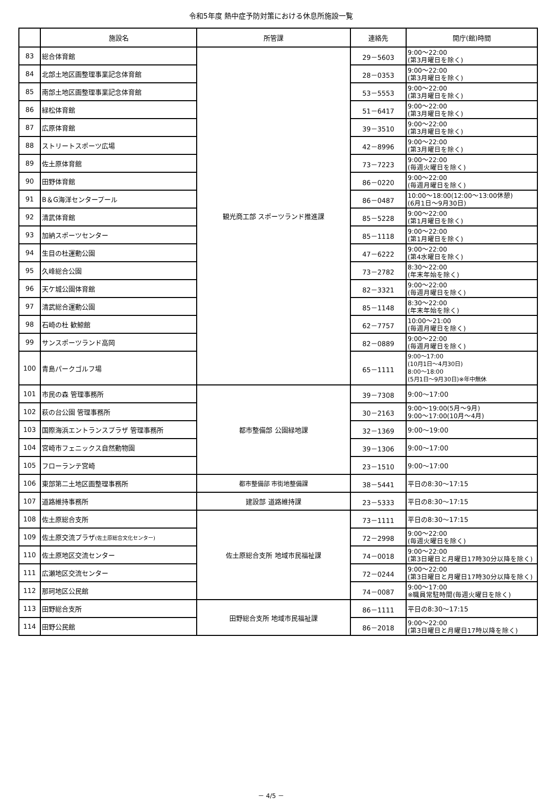令和5年度 熱中症予防対策における休息所施設一覧
| | 施設名 | 所管課 | 連絡先 | 開庁(館)時間 |
| --- | --- | --- | --- | --- |
| 83 | 総合体育館 | 観光商工部 スポーツランド推進課 | 29－5603 | 9:00～22:00 (第3月曜日を除く) |
| 84 | 北部土地区画整理事業記念体育館 | | 28－0353 | 9:00～22:00 (第3月曜日を除く) |
| 85 | 南部土地区画整理事業記念体育館 | | 53－5553 | 9:00～22:00 (第3月曜日を除く) |
| 86 | 緑松体育館 | | 51－6417 | 9:00～22:00 (第3月曜日を除く) |
| 87 | 広原体育館 | | 39－3510 | 9:00～22:00 (第3月曜日を除く) |
| 88 | ストリートスポーツ広場 | | 42－8996 | 9:00～22:00 (第3月曜日を除く) |
| 89 | 佐土原体育館 | | 73－7223 | 9:00～22:00 (毎週火曜日を除く) |
| 90 | 田野体育館 | | 86－0220 | 9:00～22:00 (毎週月曜日を除く) |
| 91 | B＆G海洋センタープール | | 86－0487 | 10:00～18:00(12:00～13:00休憩) (6月1日～9月30日) |
| 92 | 清武体育館 | | 85－5228 | 9:00～22:00 (第1月曜日を除く) |
| 93 | 加納スポーツセンター | | 85－1118 | 9:00～22:00 (第1月曜日を除く) |
| 94 | 生目の杜運動公園 | | 47－6222 | 9:00～22:00 (第4水曜日を除く) |
| 95 | 久峰総合公園 | | 73－2782 | 8:30～22:00 (年末年始を除く) |
| 96 | 天ケ城公園体育館 | | 82－3321 | 9:00～22:00 (毎週月曜日を除く) |
| 97 | 清武総合運動公園 | | 85－1148 | 8:30～22:00 (年末年始を除く) |
| 98 | 石崎の杜 歓鯨館 | | 62－7757 | 10:00～21:00 (毎週月曜日を除く) |
| 99 | サンスポーツランド高岡 | | 82－0889 | 9:00～22:00 (毎週月曜日を除く) |
| 100 | 青島パークゴルフ場 | | 65－1111 | 9:00～17:00 (10月1日～4月30日) 8:00～18:00 (5月1日～9月30日)※年中無休 |
| 101 | 市民の森 管理事務所 | 都市整備部 公園緑地課 | 39－7308 | 9:00～17:00 |
| 102 | 萩の台公園 管理事務所 | | 30－2163 | 9:00～19:00(5月～9月) 9:00～17:00(10月～4月) |
| 103 | 国際海浜エントランスプラザ 管理事務所 | | 32－1369 | 9:00～19:00 |
| 104 | 宮崎市フェニックス自然動物園 | | 39－1306 | 9:00～17:00 |
| 105 | フローランテ宮崎 | | 23－1510 | 9:00～17:00 |
| 106 | 東部第二土地区画整理事務所 | 都市整備部 市街地整備課 | 38－5441 | 平日の8:30～17:15 |
| 107 | 道路維持事務所 | 建設部 道路維持課 | 23－5333 | 平日の8:30～17:15 |
| 108 | 佐土原総合支所 | 佐土原総合支所 地域市民福祉課 | 73－1111 | 平日の8:30～17:15 |
| 109 | 佐土原交流プラザ (佐土原総合文化センター) | | 72－2998 | 9:00～22:00 (毎週火曜日を除く) |
| 110 | 佐土原地区交流センター | | 74－0018 | 9:00～22:00 (第3日曜日と月曜日17時30分以降を除く) |
| 111 | 広瀬地区交流センター | | 72－0244 | 9:00～22:00 (第3日曜日と月曜日17時30分以降を除く) |
| 112 | 那珂地区公民館 | | 74－0087 | 9:00～17:00 ※職員常駐時間(毎週火曜日を除く) |
| 113 | 田野総合支所 | 田野総合支所 地域市民福祉課 | 86－1111 | 平日の8:30～17:15 |
| 114 | 田野公民館 | | 86－2018 | 9:00～22:00 (第3日曜日と月曜日17時以降を除く) |
－ 4/5 －